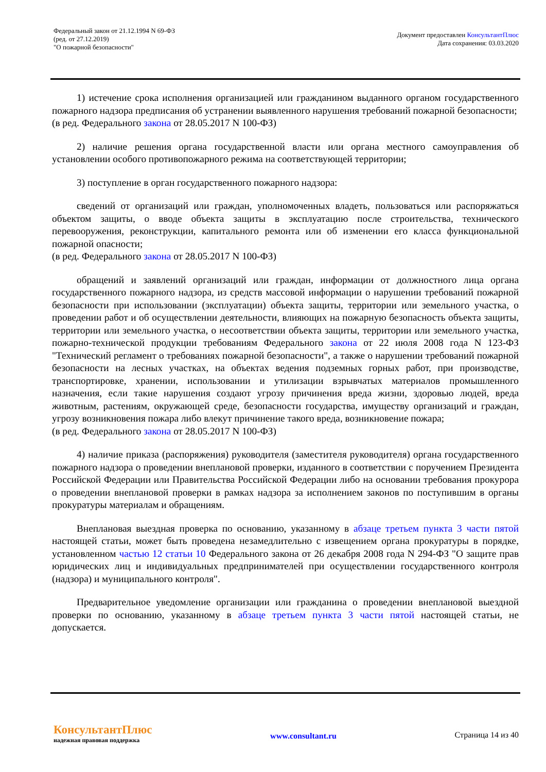Федеральный закон от 21.12.1994 N 69-ФЗ
(ред. от 27.12.2019)
"О пожарной безопасности"
Документ предоставлен КонсультантПлюс
Дата сохранения: 03.03.2020
1) истечение срока исполнения организацией или гражданином выданного органом государственного пожарного надзора предписания об устранении выявленного нарушения требований пожарной безопасности;
(в ред. Федерального закона от 28.05.2017 N 100-ФЗ)
2) наличие решения органа государственной власти или органа местного самоуправления об установлении особого противопожарного режима на соответствующей территории;
3) поступление в орган государственного пожарного надзора:
сведений от организаций или граждан, уполномоченных владеть, пользоваться или распоряжаться объектом защиты, о вводе объекта защиты в эксплуатацию после строительства, технического перевооружения, реконструкции, капитального ремонта или об изменении его класса функциональной пожарной опасности;
(в ред. Федерального закона от 28.05.2017 N 100-ФЗ)
обращений и заявлений организаций или граждан, информации от должностного лица органа государственного пожарного надзора, из средств массовой информации о нарушении требований пожарной безопасности при использовании (эксплуатации) объекта защиты, территории или земельного участка, о проведении работ и об осуществлении деятельности, влияющих на пожарную безопасность объекта защиты, территории или земельного участка, о несоответствии объекта защиты, территории или земельного участка, пожарно-технической продукции требованиям Федерального закона от 22 июля 2008 года N 123-ФЗ "Технический регламент о требованиях пожарной безопасности", а также о нарушении требований пожарной безопасности на лесных участках, на объектах ведения подземных горных работ, при производстве, транспортировке, хранении, использовании и утилизации взрывчатых материалов промышленного назначения, если такие нарушения создают угрозу причинения вреда жизни, здоровью людей, вреда животным, растениям, окружающей среде, безопасности государства, имуществу организаций и граждан, угрозу возникновения пожара либо влекут причинение такого вреда, возникновение пожара;
(в ред. Федерального закона от 28.05.2017 N 100-ФЗ)
4) наличие приказа (распоряжения) руководителя (заместителя руководителя) органа государственного пожарного надзора о проведении внеплановой проверки, изданного в соответствии с поручением Президента Российской Федерации или Правительства Российской Федерации либо на основании требования прокурора о проведении внеплановой проверки в рамках надзора за исполнением законов по поступившим в органы прокуратуры материалам и обращениям.
Внеплановая выездная проверка по основанию, указанному в абзаце третьем пункта 3 части пятой настоящей статьи, может быть проведена незамедлительно с извещением органа прокуратуры в порядке, установленном частью 12 статьи 10 Федерального закона от 26 декабря 2008 года N 294-ФЗ "О защите прав юридических лиц и индивидуальных предпринимателей при осуществлении государственного контроля (надзора) и муниципального контроля".
Предварительное уведомление организации или гражданина о проведении внеплановой выездной проверки по основанию, указанному в абзаце третьем пункта 3 части пятой настоящей статьи, не допускается.
КонсультантПлюс
надежная правовая поддержка
www.consultant.ru Страница 14 из 40